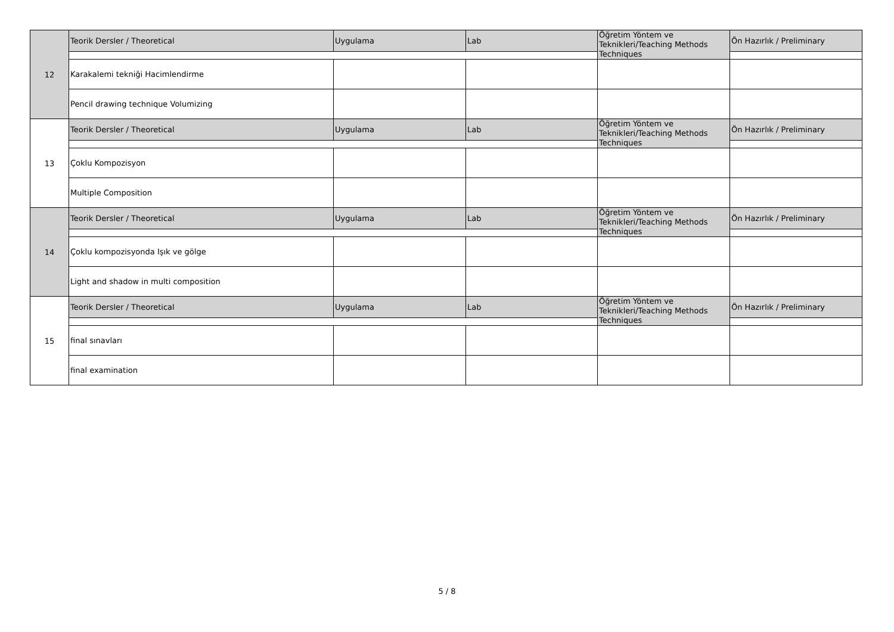| 12 | Teorik Dersler / Theoretical | Uygulama | Lab | Öğretim Yöntem ve Teknikleri/Teaching Methods Techniques | Ön Hazırlık / Preliminary |
| | Karakalemi tekniği Hacimlendirme | | | | |
| | Pencil drawing technique Volumizing | | | | |
| 13 | Teorik Dersler / Theoretical | Uygulama | Lab | Öğretim Yöntem ve Teknikleri/Teaching Methods Techniques | Ön Hazırlık / Preliminary |
| | Çoklu Kompozisyon | | | | |
| | Multiple Composition | | | | |
| 14 | Teorik Dersler / Theoretical | Uygulama | Lab | Öğretim Yöntem ve Teknikleri/Teaching Methods Techniques | Ön Hazırlık / Preliminary |
| | Çoklu kompozisyonda Işık ve gölge | | | | |
| | Light and shadow in multi composition | | | | |
| 15 | Teorik Dersler / Theoretical | Uygulama | Lab | Öğretim Yöntem ve Teknikleri/Teaching Methods Techniques | Ön Hazırlık / Preliminary |
| | final sınavları | | | | |
| | final examination | | | | |
5 / 8